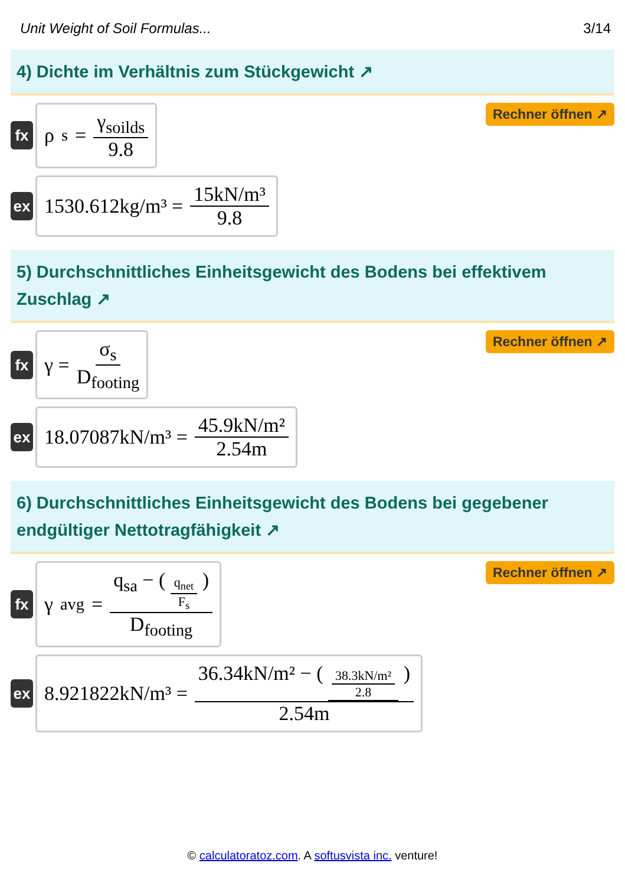Unit Weight of Soil Formulas... 3/14
4) Dichte im Verhältnis zum Stückgewicht ↗
fx
ρ<sub>s</sub> = γ<sub>soilds</sub> 9.8
Rechner öffnen ↗
ex
1530.612kg/m³ = 15kN/m³ 9.8
5) Durchschnittliches Einheitsgewicht des Bodens bei effektivem Zuschlag ↗
fx
γ = σ<sub>s</sub> D<sub>footing</sub>
Rechner öffnen ↗
ex
18.07087kN/m³ = 45.9kN/m² 2.54m
6) Durchschnittliches Einheitsgewicht des Bodens bei gegebener endgültiger Nettotragfähigkeit ↗
fx
γ<sub>avg</sub> = q<sub>sa</sub> − ( q<sub>net</sub> F<sub>s</sub> ) D<sub>footing</sub>
Rechner öffnen ↗
ex
8.921822kN/m³ = 36.34kN/m² − ( 38.3kN/m² 2.8 ) 2.54m
© calculatoratoz.com. A softusvista inc. venture!